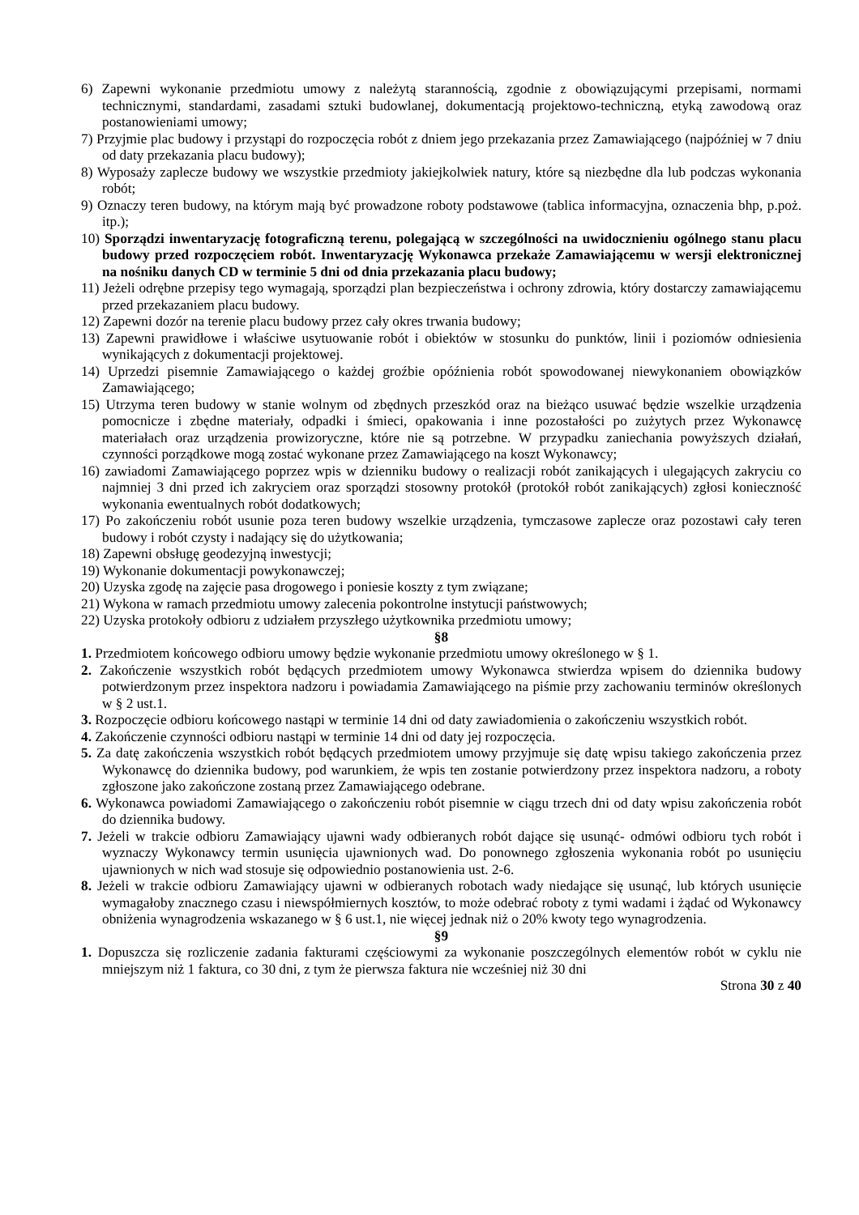6) Zapewni wykonanie przedmiotu umowy z należytą starannością, zgodnie z obowiązującymi przepisami, normami technicznymi, standardami, zasadami sztuki budowlanej, dokumentacją projektowo-techniczną, etyką zawodową oraz postanowieniami umowy;
7) Przyjmie plac budowy i przystąpi do rozpoczęcia robót z dniem jego przekazania przez Zamawiającego (najpóźniej w 7 dniu od daty przekazania placu budowy);
8) Wyposaży zaplecze budowy we wszystkie przedmioty jakiejkolwiek natury, które są niezbędne dla lub podczas wykonania robót;
9) Oznaczy teren budowy, na którym mają być prowadzone roboty podstawowe (tablica informacyjna, oznaczenia bhp, p.poż. itp.);
10) Sporządzi inwentaryzację fotograficzną terenu, polegającą w szczególności na uwidocznieniu ogólnego stanu placu budowy przed rozpoczęciem robót. Inwentaryzację Wykonawca przekaże Zamawiającemu w wersji elektronicznej na nośniku danych CD w terminie 5 dni od dnia przekazania placu budowy;
11) Jeżeli odrębne przepisy tego wymagają, sporządzi plan bezpieczeństwa i ochrony zdrowia, który dostarczy zamawiającemu przed przekazaniem placu budowy.
12) Zapewni dozór na terenie placu budowy przez cały okres trwania budowy;
13) Zapewni prawidłowe i właściwe usytuowanie robót i obiektów w stosunku do punktów, linii i poziomów odniesienia wynikających z dokumentacji projektowej.
14) Uprzedzi pisemnie Zamawiającego o każdej groźbie opóźnienia robót spowodowanej niewykonaniem obowiązków Zamawiającego;
15) Utrzyma teren budowy w stanie wolnym od zbędnych przeszkód oraz na bieżąco usuwać będzie wszelkie urządzenia pomocnicze i zbędne materiały, odpadki i śmieci, opakowania i inne pozostałości po zużytych przez Wykonawcę materiałach oraz urządzenia prowizoryczne, które nie są potrzebne. W przypadku zaniechania powyższych działań, czynności porządkowe mogą zostać wykonane przez Zamawiającego na koszt Wykonawcy;
16) zawiadomi Zamawiającego poprzez wpis w dzienniku budowy o realizacji robót zanikających i ulegających zakryciu co najmniej 3 dni przed ich zakryciem oraz sporządzi stosowny protokół (protokół robót zanikających) zgłosi konieczność wykonania ewentualnych robót dodatkowych;
17) Po zakończeniu robót usunie poza teren budowy wszelkie urządzenia, tymczasowe zaplecze oraz pozostawi cały teren budowy i robót czysty i nadający się do użytkowania;
18) Zapewni obsługę geodezyjną inwestycji;
19) Wykonanie dokumentacji powykonawczej;
20) Uzyska zgodę na zajęcie pasa drogowego i poniesie koszty z tym związane;
21) Wykona w ramach przedmiotu umowy zalecenia pokontrolne instytucji państwowych;
22) Uzyska protokoły odbioru z udziałem przyszłego użytkownika przedmiotu umowy;
§8
1. Przedmiotem końcowego odbioru umowy będzie wykonanie przedmiotu umowy określonego w § 1.
2. Zakończenie wszystkich robót będących przedmiotem umowy Wykonawca stwierdza wpisem do dziennika budowy potwierdzonym przez inspektora nadzoru i powiadamia Zamawiającego na piśmie przy zachowaniu terminów określonych w § 2 ust.1.
3. Rozpoczęcie odbioru końcowego nastąpi w terminie 14 dni od daty zawiadomienia o zakończeniu wszystkich robót.
4. Zakończenie czynności odbioru nastąpi w terminie 14 dni od daty jej rozpoczęcia.
5. Za datę zakończenia wszystkich robót będących przedmiotem umowy przyjmuje się datę wpisu takiego zakończenia przez Wykonawcę do dziennika budowy, pod warunkiem, że wpis ten zostanie potwierdzony przez inspektora nadzoru, a roboty zgłoszone jako zakończone zostaną przez Zamawiającego odebrane.
6. Wykonawca powiadomi Zamawiającego o zakończeniu robót pisemnie w ciągu trzech dni od daty wpisu zakończenia robót do dziennika budowy.
7. Jeżeli w trakcie odbioru Zamawiający ujawni wady odbieranych robót dające się usunąć- odmówi odbioru tych robót i wyznaczy Wykonawcy termin usunięcia ujawnionych wad. Do ponownego zgłoszenia wykonania robót po usunięciu ujawnionych w nich wad stosuje się odpowiednio postanowienia ust. 2-6.
8. Jeżeli w trakcie odbioru Zamawiający ujawni w odbieranych robotach wady niedające się usunąć, lub których usunięcie wymagałoby znacznego czasu i niewspółmiernych kosztów, to może odebrać roboty z tymi wadami i żądać od Wykonawcy obniżenia wynagrodzenia wskazanego w § 6 ust.1, nie więcej jednak niż o 20% kwoty tego wynagrodzenia.
§9
1. Dopuszcza się rozliczenie zadania fakturami częściowymi za wykonanie poszczególnych elementów robót w cyklu nie mniejszym niż 1 faktura, co 30 dni, z tym że pierwsza faktura nie wcześniej niż 30 dni
Strona 30 z 40